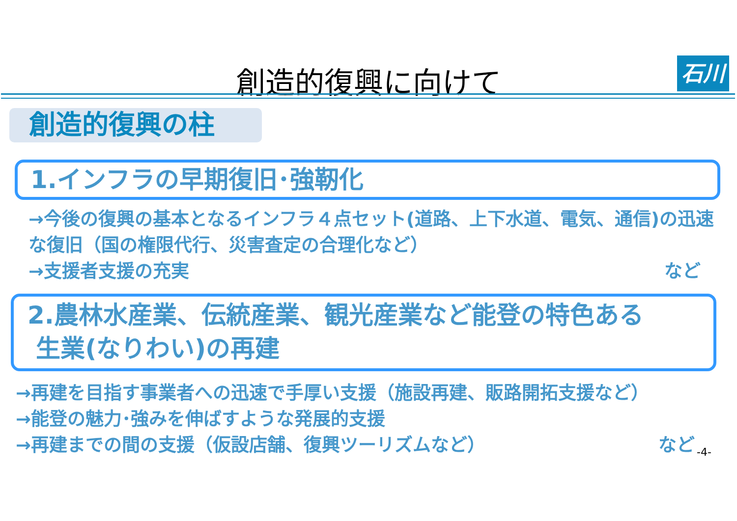創造的復興に向けて 石川
創造的復興の柱
1.インフラの早期復旧･強靭化
→今後の復興の基本となるインフラ４点セット(道路、上下水道、電気、通信)の迅速な復旧（国の権限代行、災害査定の合理化など）
→支援者支援の充実 など
2.農林水産業、伝統産業、観光産業など能登の特色ある
生業(なりわい)の再建
→再建を目指す事業者への迅速で手厚い支援（施設再建、販路開拓支援など）
→能登の魅力･強みを伸ばすような発展的支援
→再建までの間の支援（仮設店舗、復興ツーリズムなど） など
-4-